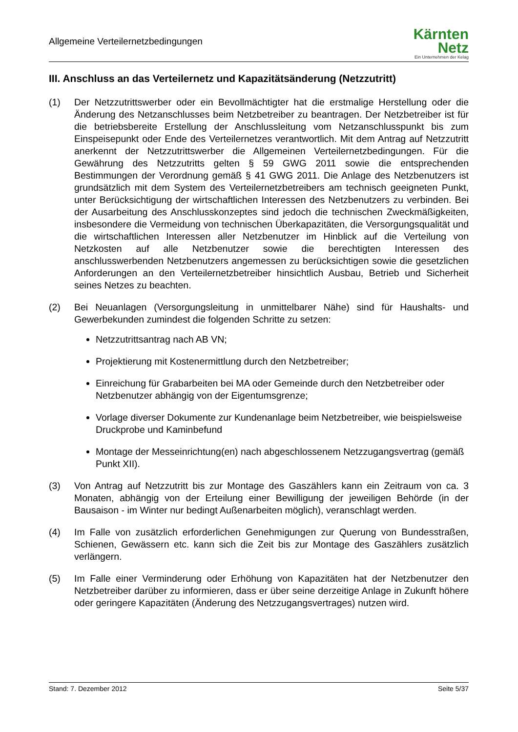Allgemeine Verteilernetzbedingungen
Kärnten
Netz
Ein Unternehmen der Kelag
III. Anschluss an das Verteilernetz und Kapazitätsänderung (Netzzutritt)
(1) Der Netzzutrittswerber oder ein Bevollmächtigter hat die erstmalige Herstellung oder die Änderung des Netzanschlusses beim Netzbetreiber zu beantragen. Der Netzbetreiber ist für die betriebsbereite Erstellung der Anschlussleitung vom Netzanschlusspunkt bis zum Einspeisepunkt oder Ende des Verteilernetzes verantwortlich. Mit dem Antrag auf Netzzutritt anerkennt der Netzzutrittswerber die Allgemeinen Verteilernetzbedingungen. Für die Gewährung des Netzzutritts gelten § 59 GWG 2011 sowie die entsprechenden Bestimmungen der Verordnung gemäß § 41 GWG 2011. Die Anlage des Netzbenutzers ist grundsätzlich mit dem System des Verteilernetzbetreibers am technisch geeigneten Punkt, unter Berücksichtigung der wirtschaftlichen Interessen des Netzbenutzers zu verbinden. Bei der Ausarbeitung des Anschlusskonzeptes sind jedoch die technischen Zweckmäßigkeiten, insbesondere die Vermeidung von technischen Überkapazitäten, die Versorgungsqualität und die wirtschaftlichen Interessen aller Netzbenutzer im Hinblick auf die Verteilung von Netzkosten auf alle Netzbenutzer sowie die berechtigten Interessen des anschlusswerbenden Netzbenutzers angemessen zu berücksichtigen sowie die gesetzlichen Anforderungen an den Verteilernetzbetreiber hinsichtlich Ausbau, Betrieb und Sicherheit seines Netzes zu beachten.
(2) Bei Neuanlagen (Versorgungsleitung in unmittelbarer Nähe) sind für Haushalts- und Gewerbekunden zumindest die folgenden Schritte zu setzen:
Netzzutrittsantrag nach AB VN;
Projektierung mit Kostenermittlung durch den Netzbetreiber;
Einreichung für Grabarbeiten bei MA oder Gemeinde durch den Netzbetreiber oder Netzbenutzer abhängig von der Eigentumsgrenze;
Vorlage diverser Dokumente zur Kundenanlage beim Netzbetreiber, wie beispielsweise Druckprobe und Kaminbefund
Montage der Messeinrichtung(en) nach abgeschlossenem Netzzugangsvertrag (gemäß Punkt XII).
(3) Von Antrag auf Netzzutritt bis zur Montage des Gaszählers kann ein Zeitraum von ca. 3 Monaten, abhängig von der Erteilung einer Bewilligung der jeweiligen Behörde (in der Bausaison - im Winter nur bedingt Außenarbeiten möglich), veranschlagt werden.
(4) Im Falle von zusätzlich erforderlichen Genehmigungen zur Querung von Bundesstraßen, Schienen, Gewässern etc. kann sich die Zeit bis zur Montage des Gaszählers zusätzlich verlängern.
(5) Im Falle einer Verminderung oder Erhöhung von Kapazitäten hat der Netzbenutzer den Netzbetreiber darüber zu informieren, dass er über seine derzeitige Anlage in Zukunft höhere oder geringere Kapazitäten (Änderung des Netzzugangsvertrages) nutzen wird.
Stand: 7. Dezember 2012 Seite 5/37